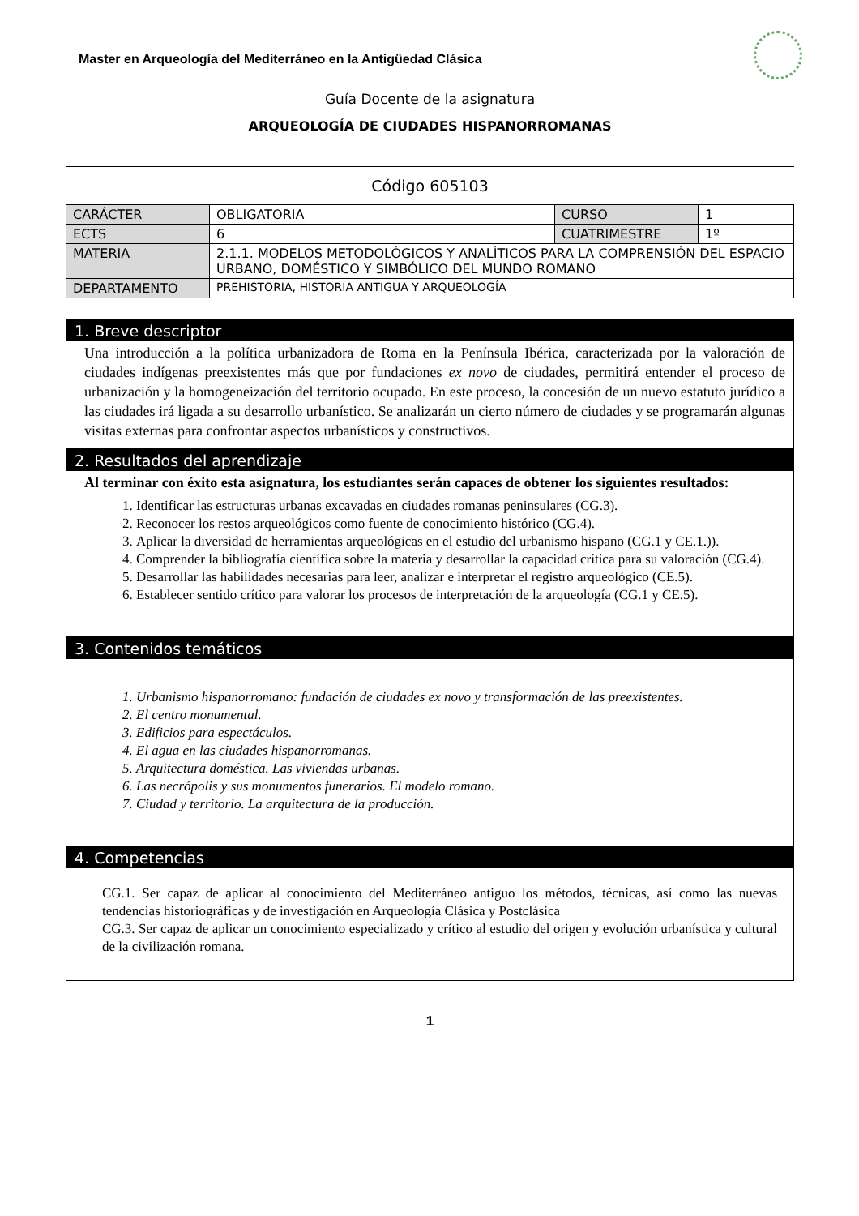Master en Arqueología del Mediterráneo en la Antigüedad Clásica
Guía Docente de la asignatura
ARQUEOLOGÍA DE CIUDADES HISPANORROMANAS
Código 605103
| CARÁCTER | OBLIGATORIA | CURSO | 1 |
| ECTS | 6 | CUATRIMESTRE | 1º |
| MATERIA | 2.1.1. MODELOS METODOLÓGICOS Y ANALÍTICOS PARA LA COMPRENSIÓN DEL ESPACIO URBANO, DOMÉSTICO Y SIMBÓLICO DEL MUNDO ROMANO | | |
| DEPARTAMENTO | PREHISTORIA, HISTORIA ANTIGUA Y ARQUEOLOGÍA | | |
1. Breve descriptor
Una introducción a la política urbanizadora de Roma en la Península Ibérica, caracterizada por la valoración de ciudades indígenas preexistentes más que por fundaciones ex novo de ciudades, permitirá entender el proceso de urbanización y la homogeneización del territorio ocupado. En este proceso, la concesión de un nuevo estatuto jurídico a las ciudades irá ligada a su desarrollo urbanístico. Se analizarán un cierto número de ciudades y se programarán algunas visitas externas para confrontar aspectos urbanísticos y constructivos.
2. Resultados del aprendizaje
Al terminar con éxito esta asignatura, los estudiantes serán capaces de obtener los siguientes resultados:
1. Identificar las estructuras urbanas excavadas en ciudades romanas peninsulares (CG.3).
2. Reconocer los restos arqueológicos como fuente de conocimiento histórico (CG.4).
3. Aplicar la diversidad de herramientas arqueológicas en el estudio del urbanismo hispano (CG.1 y CE.1.)).
4. Comprender la bibliografía científica sobre la materia y desarrollar la capacidad crítica para su valoración (CG.4).
5. Desarrollar las habilidades necesarias para leer, analizar e interpretar el registro arqueológico (CE.5).
6. Establecer sentido crítico para valorar los procesos de interpretación de la arqueología (CG.1 y CE.5).
3. Contenidos temáticos
1. Urbanismo hispanorromano: fundación de ciudades ex novo y transformación de las preexistentes.
2. El centro monumental.
3. Edificios para espectáculos.
4. El agua en las ciudades hispanorromanas.
5. Arquitectura doméstica. Las viviendas urbanas.
6. Las necrópolis y sus monumentos funerarios. El modelo romano.
7. Ciudad y territorio. La arquitectura de la producción.
4. Competencias
CG.1. Ser capaz de aplicar al conocimiento del Mediterráneo antiguo los métodos, técnicas, así como las nuevas tendencias historiográficas y de investigación en Arqueología Clásica y Postclásica
CG.3. Ser capaz de aplicar un conocimiento especializado y crítico al estudio del origen y evolución urbanística y cultural de la civilización romana.
1